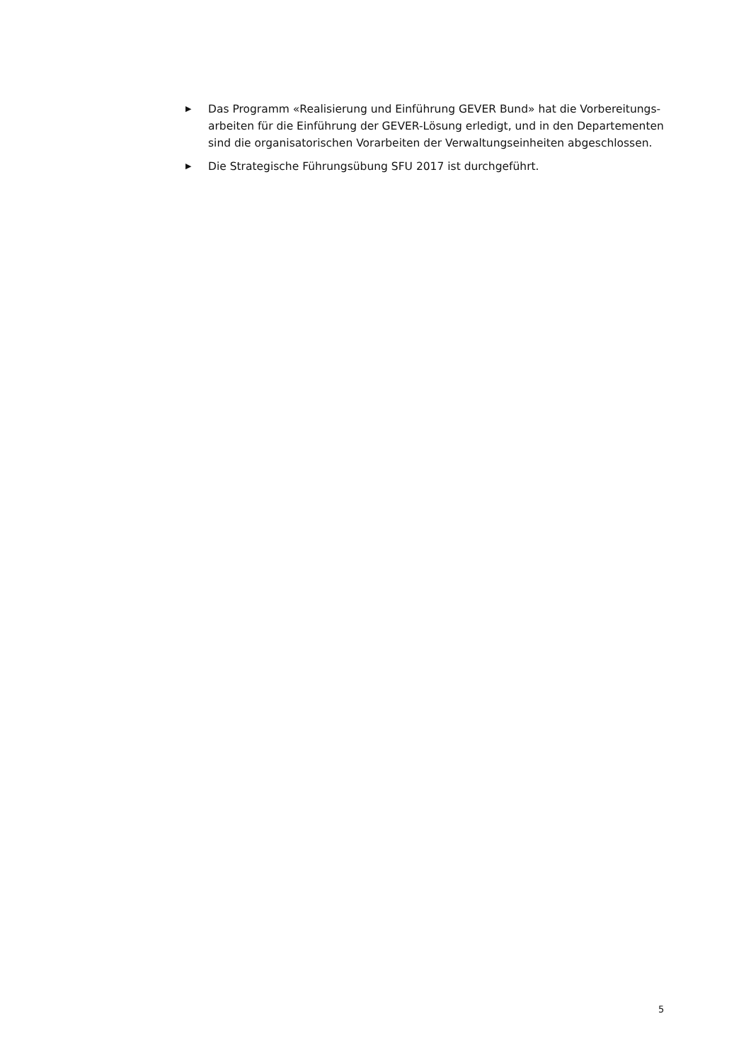▶ Das Programm «Realisierung und Einführung GEVER Bund» hat die Vorbereitungs­arbeiten für die Einführung der GEVER-Lösung erledigt, und in den Departementen sind die organisatorischen Vorarbeiten der Verwaltungseinheiten abgeschlossen.
▶ Die Strategische Führungsübung SFU 2017 ist durchgeführt.
5